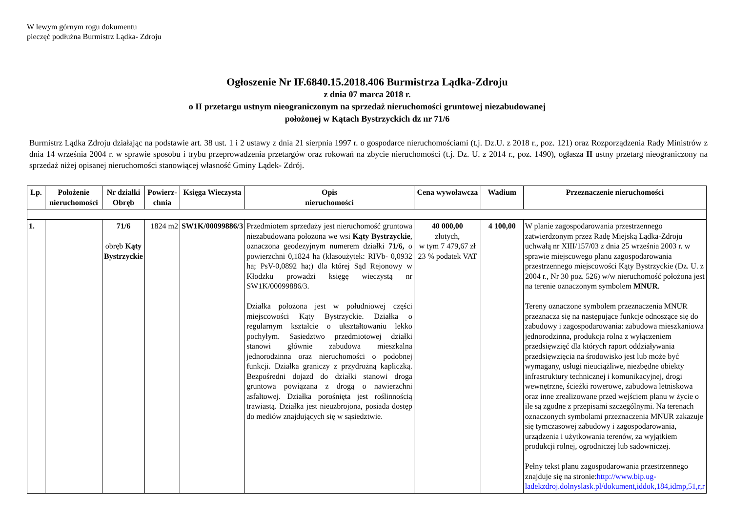W lewym górnym rogu dokumentu
pieczęć podłużna Burmistrz Lądka- Zdroju
Ogłoszenie Nr IF.6840.15.2018.406 Burmistrza Lądka-Zdroju
z dnia 07 marca 2018 r.
o II przetargu ustnym nieograniczonym na sprzedaż nieruchomości gruntowej niezabudowanej
położonej w Kątach Bystrzyckich dz nr 71/6
Burmistrz Lądka Zdroju działając na podstawie art. 38 ust. 1 i 2 ustawy z dnia 21 sierpnia 1997 r. o gospodarce nieruchomościami (t.j. Dz.U. z 2018 r., poz. 121) oraz Rozporządzenia Rady Ministrów z dnia 14 września 2004 r. w sprawie sposobu i trybu przeprowadzenia przetargów oraz rokowań na zbycie nieruchomości (t.j. Dz. U. z 2014 r., poz. 1490), ogłasza II ustny przetarg nieograniczony na sprzedaż niżej opisanej nieruchomości stanowiącej własność Gminy Lądek- Zdrój.
| Lp. | Położenie nieruchomości | Nr działki Obręb | Powierz-chnia | Księga Wieczysta | Opis nieruchomości | Cena wywoławcza | Wadium | Przeznaczenie nieruchomości |
| --- | --- | --- | --- | --- | --- | --- | --- | --- |
| 1. | | 71/6 obręb Kąty Bystrzyckie | 1824 m2 | SW1K/00099886/3 | Przedmiotem sprzedaży jest nieruchomość gruntowa niezabudowana położona we wsi Kąty Bystrzyckie , oznaczona geodezyjnym numerem działki 71/6, o powierzchni 0,1824 ha (klasoużytek: RIVb- 0,0932 ha; PsV-0,0892 ha;) dla której Sąd Rejonowy w Kłodzku prowadzi księgę wieczystą nr SW1K/00099886/3. Działka położona jest w południowej części miejscowości Kąty Bystrzyckie. Działka o regularnym kształcie o ukształtowaniu lekko pochyłym. Sąsiedztwo przedmiotowej działki stanowi głównie zabudowa mieszkalna jednorodzinna oraz nieruchomości o podobnej funkcji. Działka graniczy z przydrożną kapliczką. Bezpośredni dojazd do działki stanowi droga gruntowa powiązana z drogą o nawierzchni asfaltowej. Działka porośnięta jest roślinnością trawiastą. Działka jest nieuzbrojona, posiada dostęp do mediów znajdujących się w sąsiedztwie. | 40 000,00 złotych, w tym 7 479,67 zł 23 % podatek VAT | 4 100,00 | W planie zagospodarowania przestrzennego zatwierdzonym przez Radę Miejską Lądka-Zdroju uchwałą nr XIII/157/03 z dnia 25 września 2003 r. w sprawie miejscowego planu zagospodarowania przestrzennego miejscowości Kąty Bystrzyckie (Dz. U. z 2004 r., Nr 30 poz. 526) w/w nieruchomość położona jest na terenie oznaczonym symbolem MNUR . Tereny oznaczone symbolem przeznaczenia MNUR przeznacza się na następujące funkcje odnoszące się do zabudowy i zagospodarowania: zabudowa mieszkaniowa jednorodzinna, produkcja rolna z wyłączeniem przedsięwzięć dla których raport oddziaływania przedsięwzięcia na środowisko jest lub może być wymagany, usługi nieuciążliwe, niezbędne obiekty infrastruktury technicznej i komunikacyjnej, drogi wewnętrzne, ścieżki rowerowe, zabudowa letniskowa oraz inne zrealizowane przed wejściem planu w życie o ile są zgodne z przepisami szczególnymi. Na terenach oznaczonych symbolami przeznaczenia MNUR zakazuje się tymczasowej zabudowy i zagospodarowania, urządzenia i użytkowania terenów, za wyjątkiem produkcji rolnej, ogrodniczej lub sadowniczej. Pełny tekst planu zagospodarowania przestrzennego znajduje się na stronie: http://www.bip.ug-ladekzdroj.dolnyslask.pl/dokument,iddok,184,idmp,51,r,r |